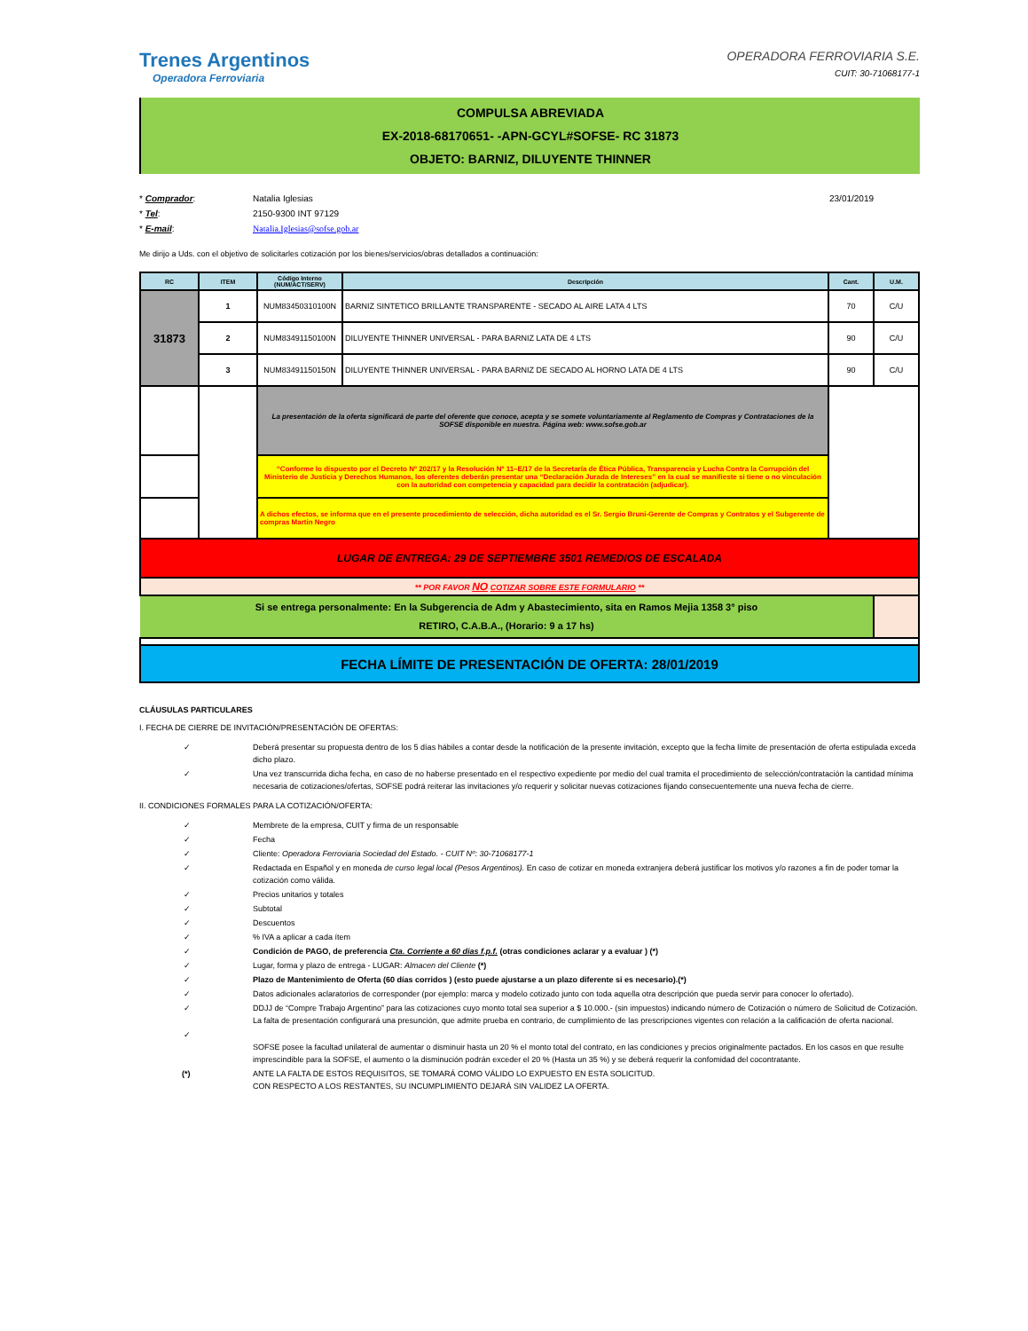Trenes Argentinos
Operadora Ferroviaria
OPERADORA FERROVIARIA S.E.
CUIT: 30-71068177-1
COMPULSA ABREVIADA
EX-2018-68170651- -APN-GCYL#SOFSE- RC 31873
OBJETO: BARNIZ, DILUYENTE THINNER
* Comprador:
Natalia Iglesias
23/01/2019
* Tel:
2150-9300 INT 97129
* E-mail:
Natalia.Iglesias@sofse.gob.ar
Me dirijo a Uds. con el objetivo de solicitarles cotización por los bienes/servicios/obras detallados a continuación:
| RC | ITEM | Código Interno (NUM/ACT/SERV) | Descripción | Cant. | U.M. |
| --- | --- | --- | --- | --- | --- |
| 31873 | 1 | NUM83450310100N | BARNIZ SINTETICO BRILLANTE TRANSPARENTE - SECADO AL AIRE LATA 4 LTS | 70 | C/U |
| | 2 | NUM83491150100N | DILUYENTE THINNER UNIVERSAL - PARA BARNIZ LATA DE 4 LTS | 90 | C/U |
| | 3 | NUM83491150150N | DILUYENTE THINNER UNIVERSAL - PARA BARNIZ DE SECADO AL HORNO LATA DE 4 LTS | 90 | C/U |
| | | La presentación de la oferta significará de parte del oferente que conoce, acepta y se somete voluntariamente al Reglamento de Compras y Contrataciones de la SOFSE disponible en nuestra. Página web: www.sofse.gob.ar | | | |
| | | “Conforme lo dispuesto por el Decreto Nº 202/17 y la Resolución Nº 11–E/17 de la Secretaría de Ética Pública, Transparencia y Lucha Contra la Corrupción del Ministerio de Justicia y Derechos Humanos, los oferentes deberán presentar una “Declaración Jurada de Intereses” en la cual se manifieste si tiene o no vinculación con la autoridad con competencia y capacidad para decidir la contratación (adjudicar). | | | |
| | | A dichos efectos, se informa que en el presente procedimiento de selección, dicha autoridad es el Sr. Sergio Bruni-Gerente de Compras y Contratos y el Subgerente de compras Martin Negro | | | |
| LUGAR DE ENTREGA: 29 DE SEPTIEMBRE 3501 REMEDIOS DE ESCALADA | | | | | |
| ** POR FAVOR NO COTIZAR SOBRE ESTE FORMULARIO ** | | | | | |
| Si se entrega personalmente: En la Subgerencia de Adm y Abastecimiento, sita en Ramos Mejia 1358 3° piso RETIRO, C.A.B.A., (Horario: 9 a 17 hs) | | | | | |
| FECHA LÍMITE DE PRESENTACIÓN DE OFERTA: 28/01/2019 | | | | | |
CLÁUSULAS PARTICULARES
I. FECHA DE CIERRE DE INVITACIÓN/PRESENTACIÓN DE OFERTAS:
✓
Deberá presentar su propuesta dentro de los 5 días hábiles a contar desde la notificación de la presente invitación, excepto que la fecha límite de presentación de oferta estipulada exceda dicho plazo.
✓
Una vez transcurrida dicha fecha, en caso de no haberse presentado en el respectivo expediente por medio del cual tramita el procedimiento de selección/contratación la cantidad mínima necesaria de cotizaciones/ofertas, SOFSE podrá reiterar las invitaciones y/o requerir y solicitar nuevas cotizaciones fijando consecuentemente una nueva fecha de cierre.
II. CONDICIONES FORMALES PARA LA COTIZACIÓN/OFERTA:
✓
Membrete de la empresa, CUIT y firma de un responsable
✓
Fecha
✓
Cliente: Operadora Ferroviaria Sociedad del Estado. - CUIT Nº: 30-71068177-1
✓
Redactada en Español y en moneda de curso legal local (Pesos Argentinos). En caso de cotizar en moneda extranjera deberá justificar los motivos y/o razones a fin de poder tomar la cotización como válida.
✓
Precios unitarios y totales
✓
Subtotal
✓
Descuentos
✓
% IVA a aplicar a cada ítem
✓
Condición de PAGO, de preferencia Cta. Corriente a 60 dias f.p.f. (otras condiciones aclarar y a evaluar ) (*)
✓
Lugar, forma y plazo de entrega - LUGAR: Almacen del Cliente (*)
✓
Plazo de Mantenimiento de Oferta (60 días corridos ) (esto puede ajustarse a un plazo diferente si es necesario).(*)
✓
Datos adicionales aclaratorios de corresponder (por ejemplo: marca y modelo cotizado junto con toda aquella otra descripción que pueda servir para conocer lo ofertado).
✓
DDJJ de “Compre Trabajo Argentino” para las cotizaciones cuyo monto total sea superior a $ 10.000.- (sin impuestos) indicando número de Cotización o número de Solicitud de Cotización. La falta de presentación configurará una presunción, que admite prueba en contrario, de cumplimiento de las prescripciones vigentes con relación a la calificación de oferta nacional.
✓
SOFSE posee la facultad unilateral de aumentar o disminuir hasta un 20 % el monto total del contrato, en las condiciones y precios originalmente pactados. En los casos en que resulte imprescindible para la SOFSE, el aumento o la disminución podrán exceder el 20 % (Hasta un 35 %) y se deberá requerir la confomidad del cocontratante.
(*)
ANTE LA FALTA DE ESTOS REQUISITOS, SE TOMARÁ COMO VÁLIDO LO EXPUESTO EN ESTA SOLICITUD.
CON RESPECTO A LOS RESTANTES, SU INCUMPLIMIENTO DEJARÁ SIN VALIDEZ LA OFERTA.